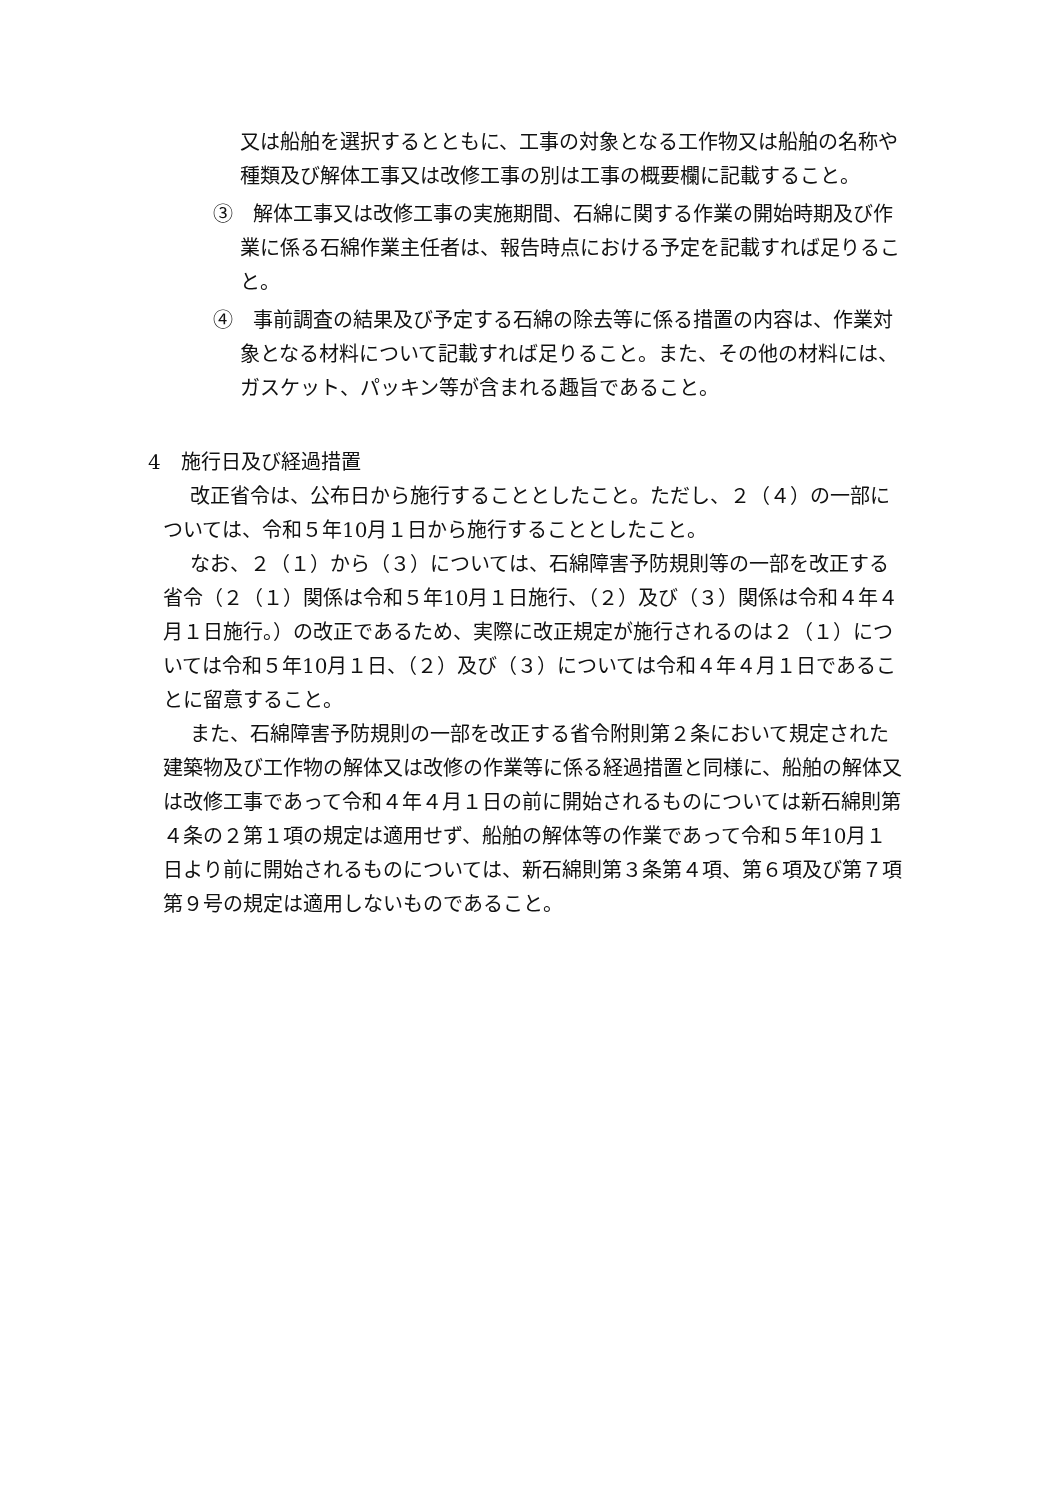又は船舶を選択するとともに、工事の対象となる工作物又は船舶の名称や種類及び解体工事又は改修工事の別は工事の概要欄に記載すること。
③　解体工事又は改修工事の実施期間、石綿に関する作業の開始時期及び作業に係る石綿作業主任者は、報告時点における予定を記載すれば足りること。
④　事前調査の結果及び予定する石綿の除去等に係る措置の内容は、作業対象となる材料について記載すれば足りること。また、その他の材料には、ガスケット、パッキン等が含まれる趣旨であること。
4　施行日及び経過措置
改正省令は、公布日から施行することとしたこと。ただし、２（４）の一部については、令和５年10月１日から施行することとしたこと。
なお、２（１）から（３）については、石綿障害予防規則等の一部を改正する省令（２（１）関係は令和５年10月１日施行、（２）及び（３）関係は令和４年４月１日施行。）の改正であるため、実際に改正規定が施行されるのは２（１）については令和５年10月１日、（２）及び（３）については令和４年４月１日であることに留意すること。
また、石綿障害予防規則の一部を改正する省令附則第２条において規定された建築物及び工作物の解体又は改修の作業等に係る経過措置と同様に、船舶の解体又は改修工事であって令和４年４月１日の前に開始されるものについては新石綿則第４条の２第１項の規定は適用せず、船舶の解体等の作業であって令和５年10月１日より前に開始されるものについては、新石綿則第３条第４項、第６項及び第７項第９号の規定は適用しないものであること。